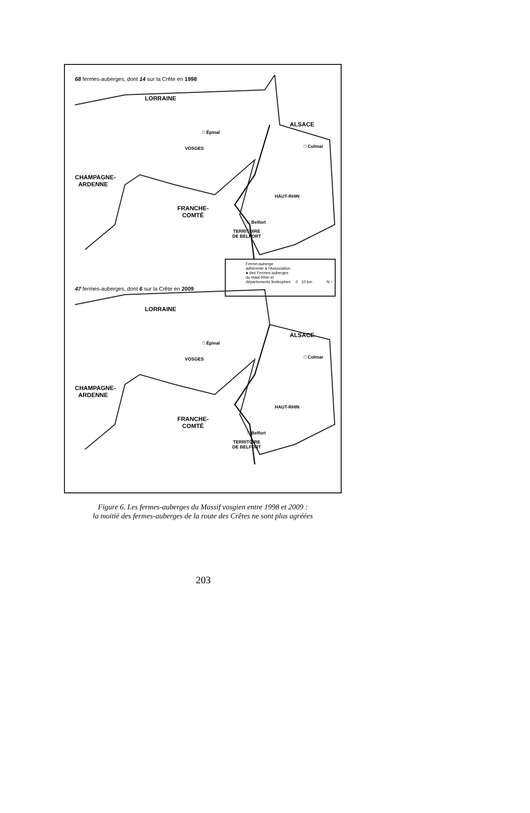68 fermes-auberges, dont 14 sur la Crête en 1998
LORRAINE
ALSACE
□ Épinal
□ Colmar
VOSGES
CHAMPAGNE-
ARDENNE
HAUT-RHIN
FRANCHE-
COMTÉ
□ Belfort
TERRITOIRE
DE BELFORT
Ferme-auberge
adhérente à l'Association
● des Fermes-auberges
du Haut-Rhin et
départements limitrophes 0 10 km N ↑
47 fermes-auberges, dont 6 sur la Crête en 2009
LORRAINE
ALSACE
□ Épinal
□ Colmar
VOSGES
CHAMPAGNE-
ARDENNE
HAUT-RHIN
FRANCHE-
COMTÉ
□ Belfort
TERRITOIRE
DE BELFORT
Figure 6. Les fermes-auberges du Massif vosgien entre 1998 et 2009 :
la moitié des fermes-auberges de la route des Crêtes ne sont plus agréées
203